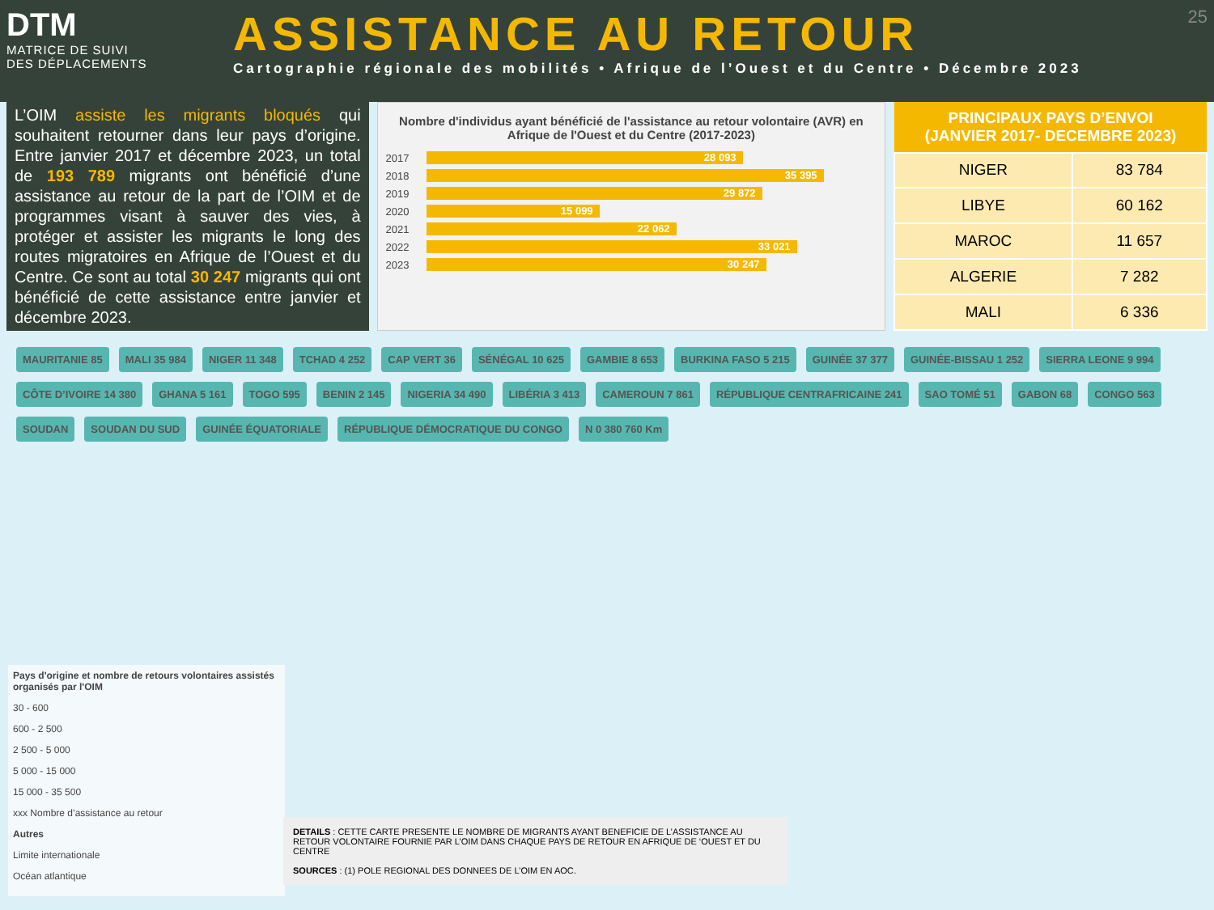DTM
MATRICE DE SUIVI
DES DÉPLACEMENTS
ASSISTANCE AU RETOUR
Cartographie régionale des mobilités • Afrique de l’Ouest et du Centre • Décembre 2023
25
L’OIM assiste les migrants bloqués qui souhaitent retourner dans leur pays d’origine. Entre janvier 2017 et décembre 2023, un total de 193 789 migrants ont bénéficié d’une assistance au retour de la part de l’OIM et de programmes visant à sauver des vies, à protéger et assister les migrants le long des routes migratoires en Afrique de l’Ouest et du Centre. Ce sont au total 30 247 migrants qui ont bénéficié de cette assistance entre janvier et décembre 2023.
Nombre d'individus ayant bénéficié de l'assistance au retour volontaire (AVR) en Afrique de l'Ouest et du Centre (2017-2023)
2017 28 093
2018 35 395
2019 29 872
2020 15 099
2021 22 062
2022 33 021
2023 30 247
| PRINCIPAUX PAYS D’ENVOI (JANVIER 2017- DECEMBRE 2023) | |
| --- | --- |
| NIGER | 83 784 |
| LIBYE | 60 162 |
| MAROC | 11 657 |
| ALGERIE | 7 282 |
| MALI | 6 336 |
MAURITANIE 85
MALI 35 984
NIGER 11 348
TCHAD 4 252
CAP VERT 36
SÉNÉGAL 10 625
GAMBIE 8 653
BURKINA FASO 5 215
GUINÉE 37 377
GUINÉE-BISSAU 1 252
SIERRA LEONE 9 994
CÔTE D’IVOIRE 14 380
GHANA 5 161
TOGO 595
BENIN 2 145
NIGERIA 34 490
LIBÉRIA 3 413
CAMEROUN 7 861
RÉPUBLIQUE CENTRAFRICAINE 241
SAO TOMÉ 51
GABON 68
CONGO 563
SOUDAN
SOUDAN DU SUD
GUINÉE ÉQUATORIALE
RÉPUBLIQUE DÉMOCRATIQUE DU CONGO
N 0 380 760 Km
Pays d'origine et nombre de retours volontaires assistés organisés par l'OIM
30 - 600
600 - 2 500
2 500 - 5 000
5 000 - 15 000
15 000 - 35 500
xxx Nombre d’assistance au retour
Autres
Limite internationale
Océan atlantique
DETAILS : CETTE CARTE PRESENTE LE NOMBRE DE MIGRANTS AYANT BENEFICIE DE L’ASSISTANCE AU RETOUR VOLONTAIRE FOURNIE PAR L’OIM DANS CHAQUE PAYS DE RETOUR EN AFRIQUE DE ‘OUEST ET DU CENTRE
SOURCES : (1) POLE REGIONAL DES DONNEES DE L’OIM EN AOC.